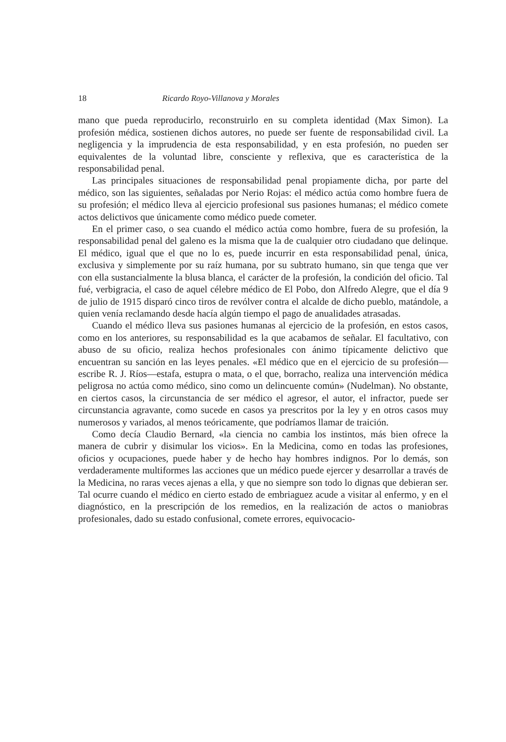18 Ricardo Royo-Villanova y Morales
mano que pueda reproducirlo, reconstruirlo en su completa identidad (Max Simon). La profesión médica, sostienen dichos autores, no puede ser fuente de responsabilidad civil. La negligencia y la imprudencia de esta responsabilidad, y en esta profesión, no pueden ser equivalentes de la voluntad libre, consciente y refle­xiva, que es característica de la responsabilidad penal.
Las principales situaciones de responsabilidad penal propiamente dicha, por parte del médico, son las siguientes, señaladas por Nerio Rojas: el médico actúa como hombre fuera de su profesión; el médico lleva al ejercicio profesional sus pasiones humanas; el médico comete actos delictivos que únicamente como médico puede cometer.
En el primer caso, o sea cuando el médico actúa como hombre, fuera de su profesión, la responsabilidad penal del galeno es la misma que la de cualquier otro ciudadano que delinque. El médico, igual que el que no lo es, puede incurrir en esta responsabilidad penal, única, exclusiva y simplemente por su raíz humana, por su subtrato humano, sin que tenga que ver con ella sustancialmente la blusa blanca, el carácter de la profesión, la condición del oficio. Tal fué, verbigracia, el caso de aquel célebre médico de El Pobo, don Alfredo Alegre, que el día 9 de julio de 1915 disparó cinco tiros de revólver contra el alcalde de dicho pueblo, matándole, a quien venía reclamando desde hacía algún tiempo el pago de anualidades atrasadas.
Cuando el médico lleva sus pasiones humanas al ejercicio de la profesión, en estos casos, como en los anteriores, su responsabilidad es la que acabamos de señalar. El facultativo, con abuso de su oficio, realiza hechos profesionales con ánimo típicamente delictivo que encuentran su sanción en las leyes penales. «El médico que en el ejercicio de su profesión—escribe R. J. Ríos—estafa, estupra o mata, o el que, borracho, realiza una intervención médica peligrosa no actúa como médico, sino como un delincuente común» (Nudelman). No obstante, en ciertos casos, la circunstancia de ser médico el agresor, el autor, el infractor, puede ser circunstancia agravante, como sucede en casos ya prescritos por la ley y en otros casos muy numerosos y variados, al menos teóricamente, que podríamos llamar de traición.
Como decía Claudio Bernard, «la ciencia no cambia los instintos, más bien ofrece la manera de cubrir y disimular los vicios». En la Medicina, como en todas las profesiones, oficios y ocupaciones, puede haber y de hecho hay hombres indignos. Por lo demás, son verdaderamente multiformes las acciones que un médico puede ejercer y desarrollar a través de la Medicina, no raras veces ajenas a ella, y que no siempre son todo lo dignas que debieran ser. Tal ocurre cuando el médico en cierto estado de embriaguez acude a visitar al enfermo, y en el diagnóstico, en la prescripción de los remedios, en la realización de actos o maniobras profesionales, dado su estado confusional, comete errores, equivocacio-